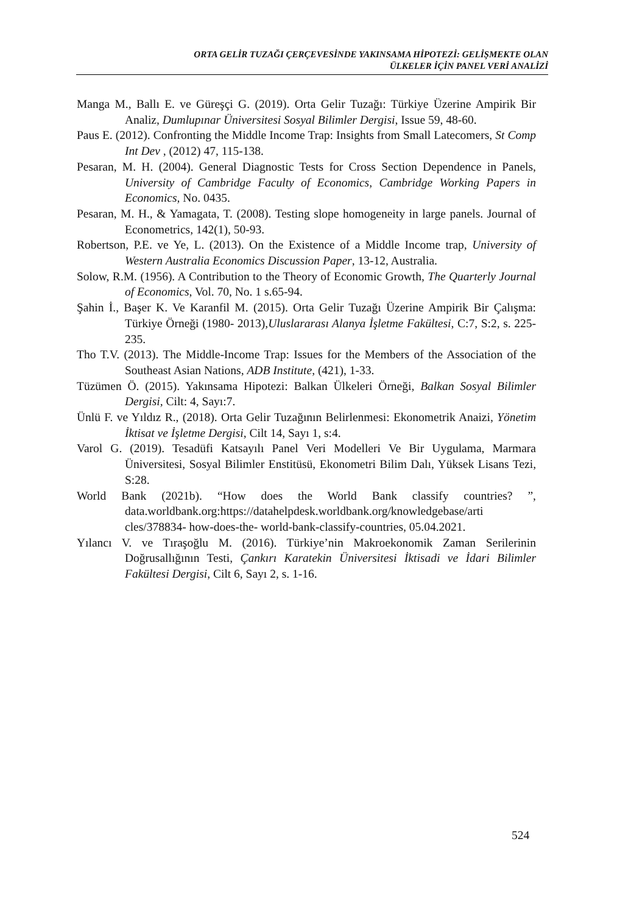ORTA GELİR TUZAĞI ÇERÇEVESİNDE YAKINSAMA HİPOTEZİ: GELİŞMEKTE OLAN
ÜLKELER İÇİN PANEL VERİ ANALİZİ
Manga M., Ballı E. ve Güreşçi G. (2019). Orta Gelir Tuzağı: Türkiye Üzerine Ampirik Bir Analiz, Dumlupınar Üniversitesi Sosyal Bilimler Dergisi, Issue 59, 48-60.
Paus E. (2012). Confronting the Middle Income Trap: Insights from Small Latecomers, St Comp Int Dev , (2012) 47, 115-138.
Pesaran, M. H. (2004). General Diagnostic Tests for Cross Section Dependence in Panels, University of Cambridge Faculty of Economics, Cambridge Working Papers in Economics, No. 0435.
Pesaran, M. H., & Yamagata, T. (2008). Testing slope homogeneity in large panels. Journal of Econometrics, 142(1), 50-93.
Robertson, P.E. ve Ye, L. (2013). On the Existence of a Middle Income trap, University of Western Australia Economics Discussion Paper, 13-12, Australia.
Solow, R.M. (1956). A Contribution to the Theory of Economic Growth, The Quarterly Journal of Economics, Vol. 70, No. 1 s.65-94.
Şahin İ., Başer K. Ve Karanfil M. (2015). Orta Gelir Tuzağı Üzerine Ampirik Bir Çalışma: Türkiye Örneği (1980- 2013),Uluslararası Alanya İşletme Fakültesi, C:7, S:2, s. 225-235.
Tho T.V. (2013). The Middle-Income Trap: Issues for the Members of the Association of the Southeast Asian Nations, ADB Institute, (421), 1-33.
Tüzümen Ö. (2015). Yakınsama Hipotezi: Balkan Ülkeleri Örneği, Balkan Sosyal Bilimler Dergisi, Cilt: 4, Sayı:7.
Ünlü F. ve Yıldız R., (2018). Orta Gelir Tuzağının Belirlenmesi: Ekonometrik Anaizi, Yönetim İktisat ve İşletme Dergisi, Cilt 14, Sayı 1, s:4.
Varol G. (2019). Tesadüfi Katsayılı Panel Veri Modelleri Ve Bir Uygulama, Marmara Üniversitesi, Sosyal Bilimler Enstitüsü, Ekonometri Bilim Dalı, Yüksek Lisans Tezi, S:28.
World Bank (2021b). “How does the World Bank classify countries? ”, data.worldbank.org:https://datahelpdesk.worldbank.org/knowledgebase/arti cles/378834- how-does-the- world-bank-classify-countries, 05.04.2021.
Yılancı V. ve Tıraşoğlu M. (2016). Türkiye’nin Makroekonomik Zaman Serilerinin Doğrusallığının Testi, Çankırı Karatekin Üniversitesi İktisadi ve İdari Bilimler Fakültesi Dergisi, Cilt 6, Sayı 2, s. 1-16.
524